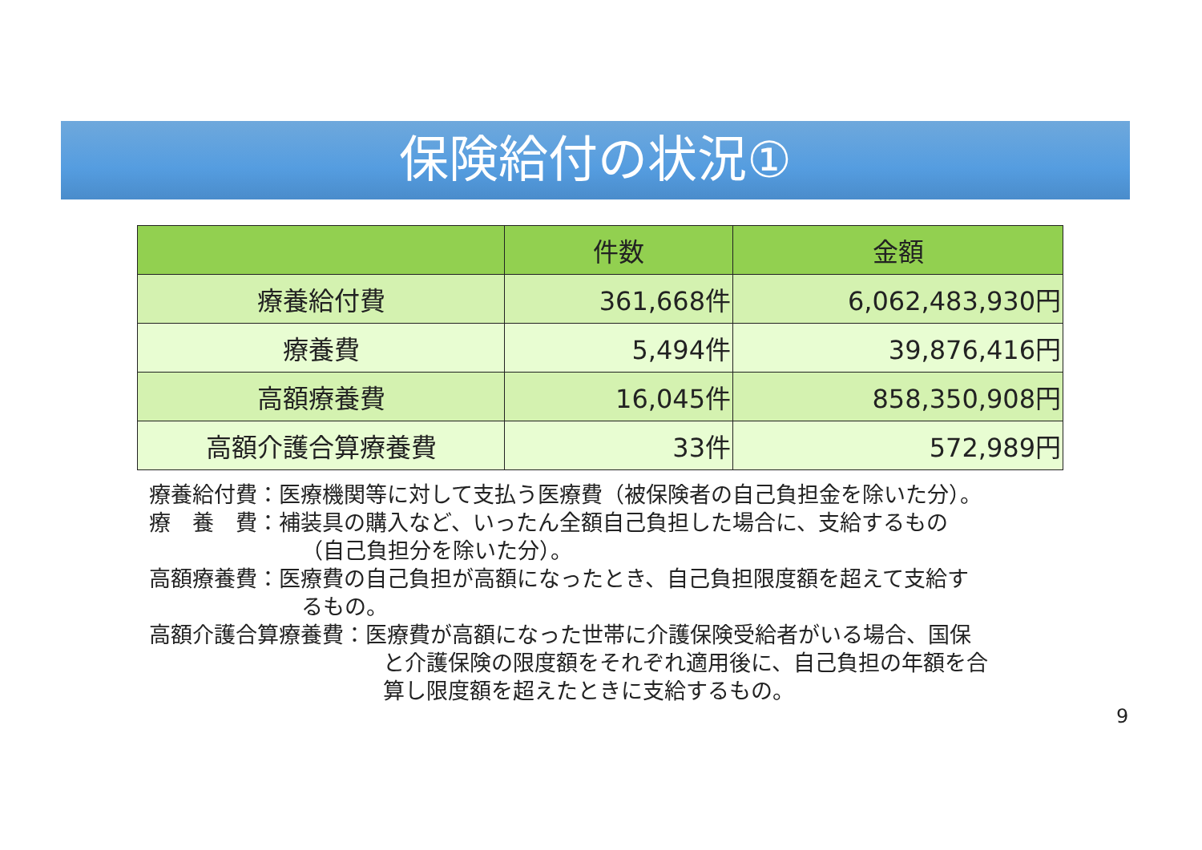保険給付の状況①
| | 件数 | 金額 |
| --- | --- | --- |
| 療養給付費 | 361,668件 | 6,062,483,930円 |
| 療養費 | 5,494件 | 39,876,416円 |
| 高額療養費 | 16,045件 | 858,350,908円 |
| 高額介護合算療養費 | 33件 | 572,989円 |
療養給付費：医療機関等に対して支払う医療費（被保険者の自己負担金を除いた分）。
療　養　費：補装具の購入など、いったん全額自己負担した場合に、支給するもの
（自己負担分を除いた分）。
高額療養費：医療費の自己負担が高額になったとき、自己負担限度額を超えて支給す
るもの。
高額介護合算療養費：医療費が高額になった世帯に介護保険受給者がいる場合、国保
と介護保険の限度額をそれぞれ適用後に、自己負担の年額を合
算し限度額を超えたときに支給するもの。
9